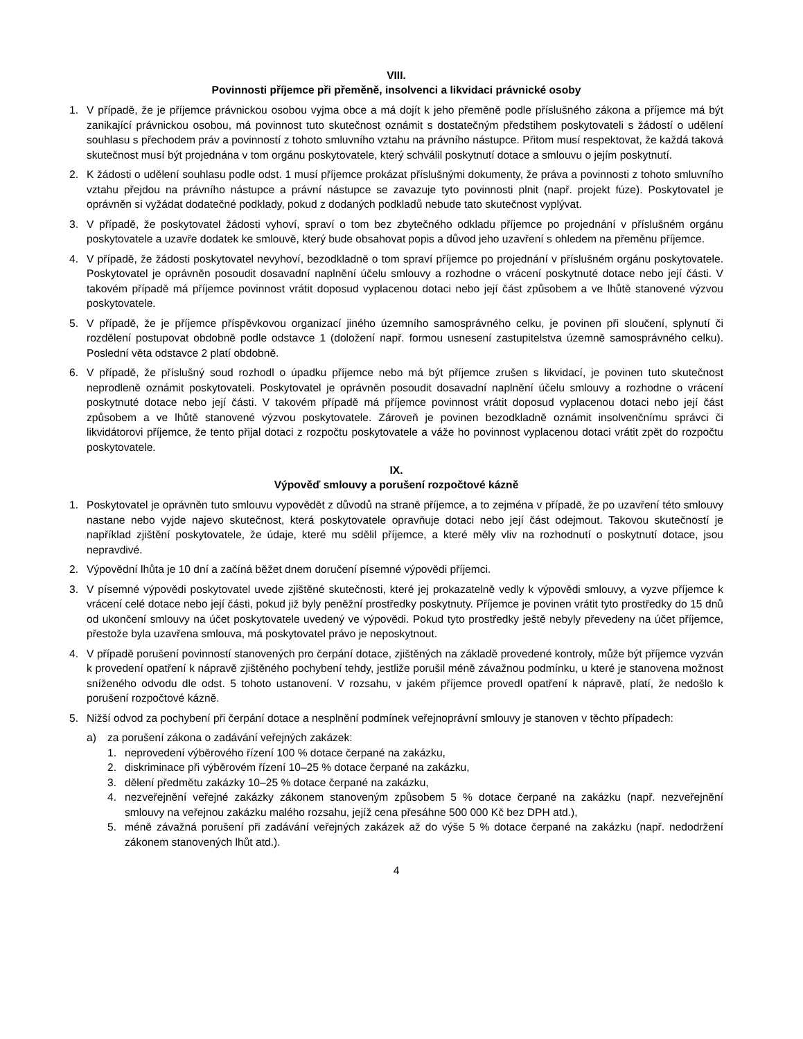VIII.
Povinnosti příjemce při přeměně, insolvenci a likvidaci právnické osoby
1. V případě, že je příjemce právnickou osobou vyjma obce a má dojít k jeho přeměně podle příslušného zákona a příjemce má být zanikající právnickou osobou, má povinnost tuto skutečnost oznámit s dostatečným předstihem poskytovateli s žádostí o udělení souhlasu s přechodem práv a povinností z tohoto smluvního vztahu na právního nástupce. Přitom musí respektovat, že každá taková skutečnost musí být projednána v tom orgánu poskytovatele, který schválil poskytnutí dotace a smlouvu o jejím poskytnutí.
2. K žádosti o udělení souhlasu podle odst. 1 musí příjemce prokázat příslušnými dokumenty, že práva a povinnosti z tohoto smluvního vztahu přejdou na právního nástupce a právní nástupce se zavazuje tyto povinnosti plnit (např. projekt fúze). Poskytovatel je oprávněn si vyžádat dodatečné podklady, pokud z dodaných podkladů nebude tato skutečnost vyplývat.
3. V případě, že poskytovatel žádosti vyhoví, spraví o tom bez zbytečného odkladu příjemce po projednání v příslušném orgánu poskytovatele a uzavře dodatek ke smlouvě, který bude obsahovat popis a důvod jeho uzavření s ohledem na přeměnu příjemce.
4. V případě, že žádosti poskytovatel nevyhoví, bezodkladně o tom spraví příjemce po projednání v příslušném orgánu poskytovatele. Poskytovatel je oprávněn posoudit dosavadní naplnění účelu smlouvy a rozhodne o vrácení poskytnuté dotace nebo její části. V takovém případě má příjemce povinnost vrátit doposud vyplacenou dotaci nebo její část způsobem a ve lhůtě stanovené výzvou poskytovatele.
5. V případě, že je příjemce příspěvkovou organizací jiného územního samosprávného celku, je povinen při sloučení, splynutí či rozdělení postupovat obdobně podle odstavce 1 (doložení např. formou usnesení zastupitelstva územně samosprávného celku). Poslední věta odstavce 2 platí obdobně.
6. V případě, že příslušný soud rozhodl o úpadku příjemce nebo má být příjemce zrušen s likvidací, je povinen tuto skutečnost neprodleně oznámit poskytovateli. Poskytovatel je oprávněn posoudit dosavadní naplnění účelu smlouvy a rozhodne o vrácení poskytnuté dotace nebo její části. V takovém případě má příjemce povinnost vrátit doposud vyplacenou dotaci nebo její část způsobem a ve lhůtě stanovené výzvou poskytovatele. Zároveň je povinen bezodkladně oznámit insolvenčnímu správci či likvidátorovi příjemce, že tento přijal dotaci z rozpočtu poskytovatele a váže ho povinnost vyplacenou dotaci vrátit zpět do rozpočtu poskytovatele.
IX.
Výpověď smlouvy a porušení rozpočtové kázně
1. Poskytovatel je oprávněn tuto smlouvu vypovědět z důvodů na straně příjemce, a to zejména v případě, že po uzavření této smlouvy nastane nebo vyjde najevo skutečnost, která poskytovatele opravňuje dotaci nebo její část odejmout. Takovou skutečností je například zjištění poskytovatele, že údaje, které mu sdělil příjemce, a které měly vliv na rozhodnutí o poskytnutí dotace, jsou nepravdivé.
2. Výpovědní lhůta je 10 dní a začíná běžet dnem doručení písemné výpovědi příjemci.
3. V písemné výpovědi poskytovatel uvede zjištěné skutečnosti, které jej prokazatelně vedly k výpovědi smlouvy, a vyzve příjemce k vrácení celé dotace nebo její části, pokud již byly peněžní prostředky poskytnuty. Příjemce je povinen vrátit tyto prostředky do 15 dnů od ukončení smlouvy na účet poskytovatele uvedený ve výpovědi. Pokud tyto prostředky ještě nebyly převedeny na účet příjemce, přestože byla uzavřena smlouva, má poskytovatel právo je neposkytnout.
4. V případě porušení povinností stanovených pro čerpání dotace, zjištěných na základě provedené kontroly, může být příjemce vyzván k provedení opatření k nápravě zjištěného pochybení tehdy, jestliže porušil méně závažnou podmínku, u které je stanovena možnost sníženého odvodu dle odst. 5 tohoto ustanovení. V rozsahu, v jakém příjemce provedl opatření k nápravě, platí, že nedošlo k porušení rozpočtové kázně.
5. Nižší odvod za pochybení při čerpání dotace a nesplnění podmínek veřejnoprávní smlouvy je stanoven v těchto případech:
a) za porušení zákona o zadávání veřejných zakázek:
1. neprovedení výběrového řízení 100 % dotace čerpané na zakázku,
2. diskriminace při výběrovém řízení 10–25 % dotace čerpané na zakázku,
3. dělení předmětu zakázky 10–25 % dotace čerpané na zakázku,
4. nezveřejnění veřejné zakázky zákonem stanoveným způsobem 5 % dotace čerpané na zakázku (např. nezveřejnění smlouvy na veřejnou zakázku malého rozsahu, jejíž cena přesáhne 500 000 Kč bez DPH atd.),
5. méně závažná porušení při zadávání veřejných zakázek až do výše 5 % dotace čerpané na zakázku (např. nedodržení zákonem stanovených lhůt atd.).
4